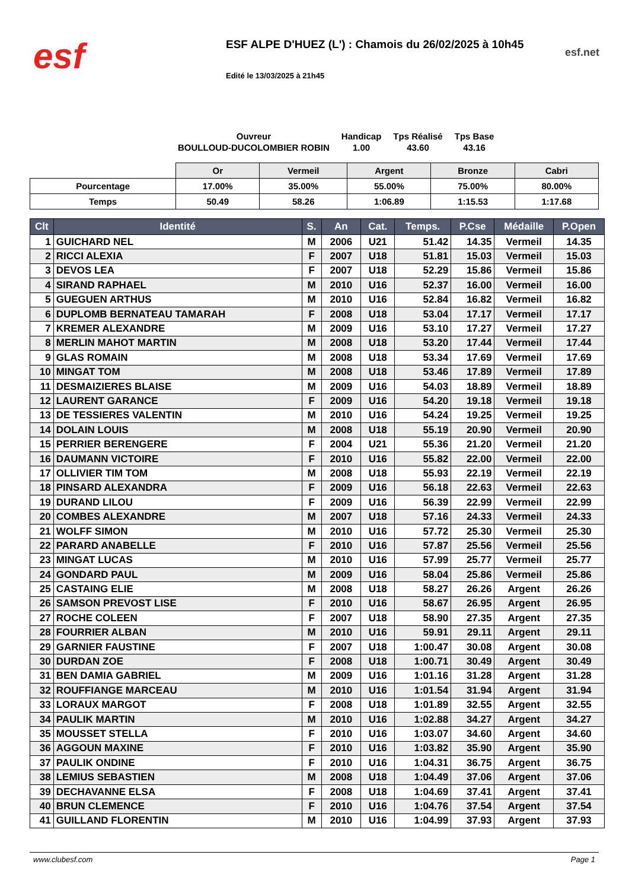esf
ESF ALPE D'HUEZ (L') : Chamois du 26/02/2025 à 10h45
Edité le 13/03/2025 à 21h45
esf.net
| Ouvreur | Handicap | Tps Réalisé | Tps Base |
| BOULLOUD-DUCOLOMBIER ROBIN | 1.00 | 43.60 | 43.16 |
| | Or | Vermeil | Argent | Bronze | Cabri |
| Pourcentage | 17.00% | 35.00% | 55.00% | 75.00% | 80.00% |
| Temps | 50.49 | 58.26 | 1:06.89 | 1:15.53 | 1:17.68 |
| Clt | Identité | S. | An | Cat. | Temps. | P.Cse | Médaille | P.Open |
| --- | --- | --- | --- | --- | --- | --- | --- | --- |
| 1 | GUICHARD NEL | M | 2006 | U21 | 51.42 | 14.35 | Vermeil | 14.35 |
| 2 | RICCI ALEXIA | F | 2007 | U18 | 51.81 | 15.03 | Vermeil | 15.03 |
| 3 | DEVOS LEA | F | 2007 | U18 | 52.29 | 15.86 | Vermeil | 15.86 |
| 4 | SIRAND RAPHAEL | M | 2010 | U16 | 52.37 | 16.00 | Vermeil | 16.00 |
| 5 | GUEGUEN ARTHUS | M | 2010 | U16 | 52.84 | 16.82 | Vermeil | 16.82 |
| 6 | DUPLOMB BERNATEAU TAMARAH | F | 2008 | U18 | 53.04 | 17.17 | Vermeil | 17.17 |
| 7 | KREMER ALEXANDRE | M | 2009 | U16 | 53.10 | 17.27 | Vermeil | 17.27 |
| 8 | MERLIN MAHOT MARTIN | M | 2008 | U18 | 53.20 | 17.44 | Vermeil | 17.44 |
| 9 | GLAS ROMAIN | M | 2008 | U18 | 53.34 | 17.69 | Vermeil | 17.69 |
| 10 | MINGAT TOM | M | 2008 | U18 | 53.46 | 17.89 | Vermeil | 17.89 |
| 11 | DESMAIZIERES BLAISE | M | 2009 | U16 | 54.03 | 18.89 | Vermeil | 18.89 |
| 12 | LAURENT GARANCE | F | 2009 | U16 | 54.20 | 19.18 | Vermeil | 19.18 |
| 13 | DE TESSIERES VALENTIN | M | 2010 | U16 | 54.24 | 19.25 | Vermeil | 19.25 |
| 14 | DOLAIN LOUIS | M | 2008 | U18 | 55.19 | 20.90 | Vermeil | 20.90 |
| 15 | PERRIER BERENGERE | F | 2004 | U21 | 55.36 | 21.20 | Vermeil | 21.20 |
| 16 | DAUMANN VICTOIRE | F | 2010 | U16 | 55.82 | 22.00 | Vermeil | 22.00 |
| 17 | OLLIVIER TIM TOM | M | 2008 | U18 | 55.93 | 22.19 | Vermeil | 22.19 |
| 18 | PINSARD ALEXANDRA | F | 2009 | U16 | 56.18 | 22.63 | Vermeil | 22.63 |
| 19 | DURAND LILOU | F | 2009 | U16 | 56.39 | 22.99 | Vermeil | 22.99 |
| 20 | COMBES ALEXANDRE | M | 2007 | U18 | 57.16 | 24.33 | Vermeil | 24.33 |
| 21 | WOLFF SIMON | M | 2010 | U16 | 57.72 | 25.30 | Vermeil | 25.30 |
| 22 | PARARD ANABELLE | F | 2010 | U16 | 57.87 | 25.56 | Vermeil | 25.56 |
| 23 | MINGAT LUCAS | M | 2010 | U16 | 57.99 | 25.77 | Vermeil | 25.77 |
| 24 | GONDARD PAUL | M | 2009 | U16 | 58.04 | 25.86 | Vermeil | 25.86 |
| 25 | CASTAING ELIE | M | 2008 | U18 | 58.27 | 26.26 | Argent | 26.26 |
| 26 | SAMSON PREVOST LISE | F | 2010 | U16 | 58.67 | 26.95 | Argent | 26.95 |
| 27 | ROCHE COLEEN | F | 2007 | U18 | 58.90 | 27.35 | Argent | 27.35 |
| 28 | FOURRIER ALBAN | M | 2010 | U16 | 59.91 | 29.11 | Argent | 29.11 |
| 29 | GARNIER FAUSTINE | F | 2007 | U18 | 1:00.47 | 30.08 | Argent | 30.08 |
| 30 | DURDAN ZOE | F | 2008 | U18 | 1:00.71 | 30.49 | Argent | 30.49 |
| 31 | BEN DAMIA GABRIEL | M | 2009 | U16 | 1:01.16 | 31.28 | Argent | 31.28 |
| 32 | ROUFFIANGE MARCEAU | M | 2010 | U16 | 1:01.54 | 31.94 | Argent | 31.94 |
| 33 | LORAUX MARGOT | F | 2008 | U18 | 1:01.89 | 32.55 | Argent | 32.55 |
| 34 | PAULIK MARTIN | M | 2010 | U16 | 1:02.88 | 34.27 | Argent | 34.27 |
| 35 | MOUSSET STELLA | F | 2010 | U16 | 1:03.07 | 34.60 | Argent | 34.60 |
| 36 | AGGOUN MAXINE | F | 2010 | U16 | 1:03.82 | 35.90 | Argent | 35.90 |
| 37 | PAULIK ONDINE | F | 2010 | U16 | 1:04.31 | 36.75 | Argent | 36.75 |
| 38 | LEMIUS SEBASTIEN | M | 2008 | U18 | 1:04.49 | 37.06 | Argent | 37.06 |
| 39 | DECHAVANNE ELSA | F | 2008 | U18 | 1:04.69 | 37.41 | Argent | 37.41 |
| 40 | BRUN CLEMENCE | F | 2010 | U16 | 1:04.76 | 37.54 | Argent | 37.54 |
| 41 | GUILLAND FLORENTIN | M | 2010 | U16 | 1:04.99 | 37.93 | Argent | 37.93 |
www.clubesf.com Page 1